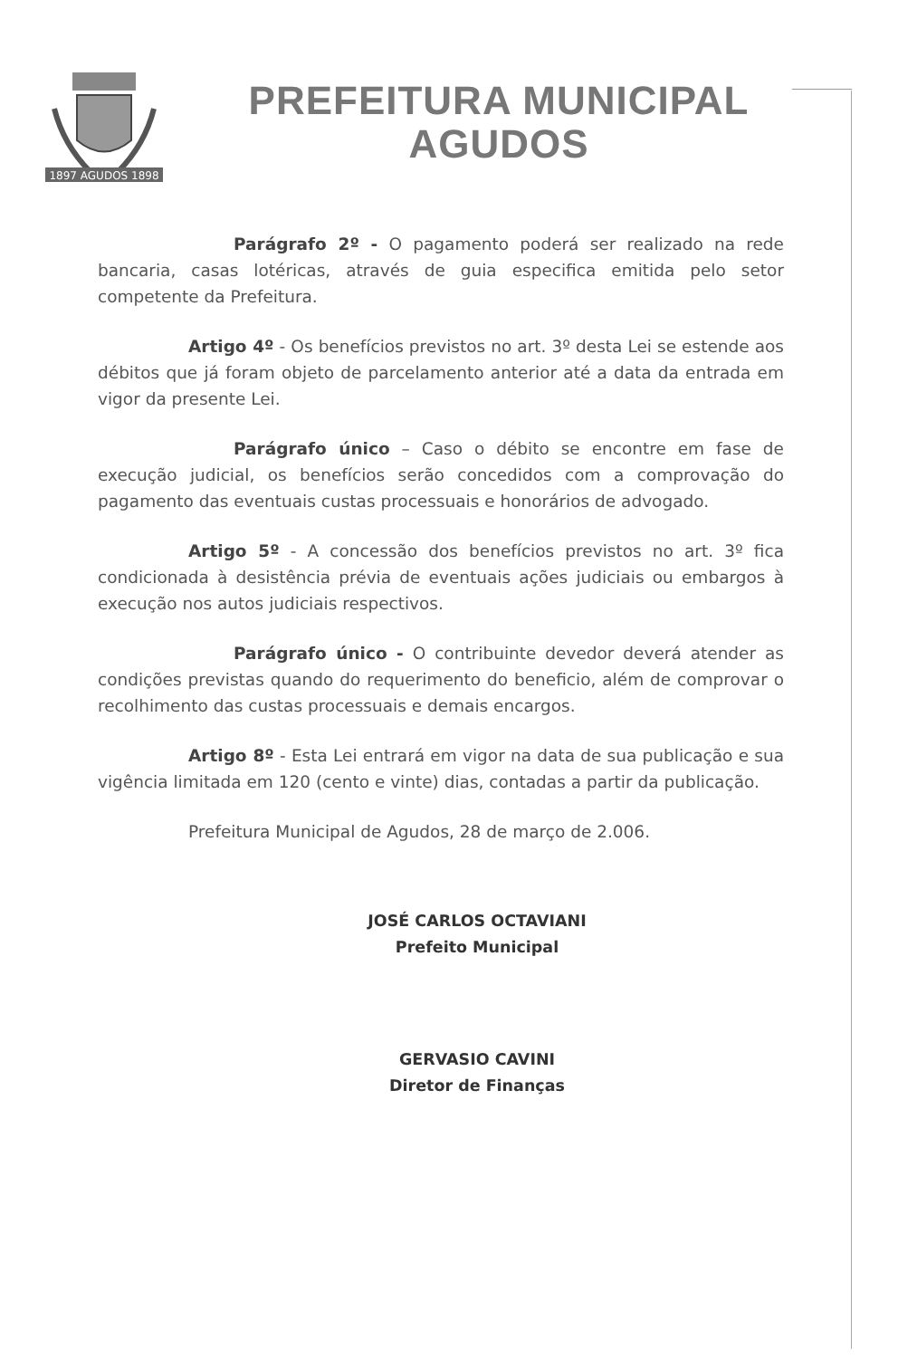1897 AGUDOS 1898
PREFEITURA MUNICIPAL
AGUDOS
Parágrafo 2º - O pagamento poderá ser realizado na rede bancaria, casas lotéricas, através de guia especifica emitida pelo setor competente da Prefeitura.
Artigo 4º - Os benefícios previstos no art. 3º desta Lei se estende aos débitos que já foram objeto de parcelamento anterior até a data da entrada em vigor da presente Lei.
Parágrafo único – Caso o débito se encontre em fase de execução judicial, os benefícios serão concedidos com a comprovação do pagamento das eventuais custas processuais e honorários de advogado.
Artigo 5º - A concessão dos benefícios previstos no art. 3º fica condicionada à desistência prévia de eventuais ações judiciais ou embargos à execução nos autos judiciais respectivos.
Parágrafo único - O contribuinte devedor deverá atender as condições previstas quando do requerimento do beneficio, além de comprovar o recolhimento das custas processuais e demais encargos.
Artigo 8º - Esta Lei entrará em vigor na data de sua publicação e sua vigência limitada em 120 (cento e vinte) dias, contadas a partir da publicação.
Prefeitura Municipal de Agudos, 28 de março de 2.006.
JOSÉ CARLOS OCTAVIANI
Prefeito Municipal
GERVASIO CAVINI
Diretor de Finanças